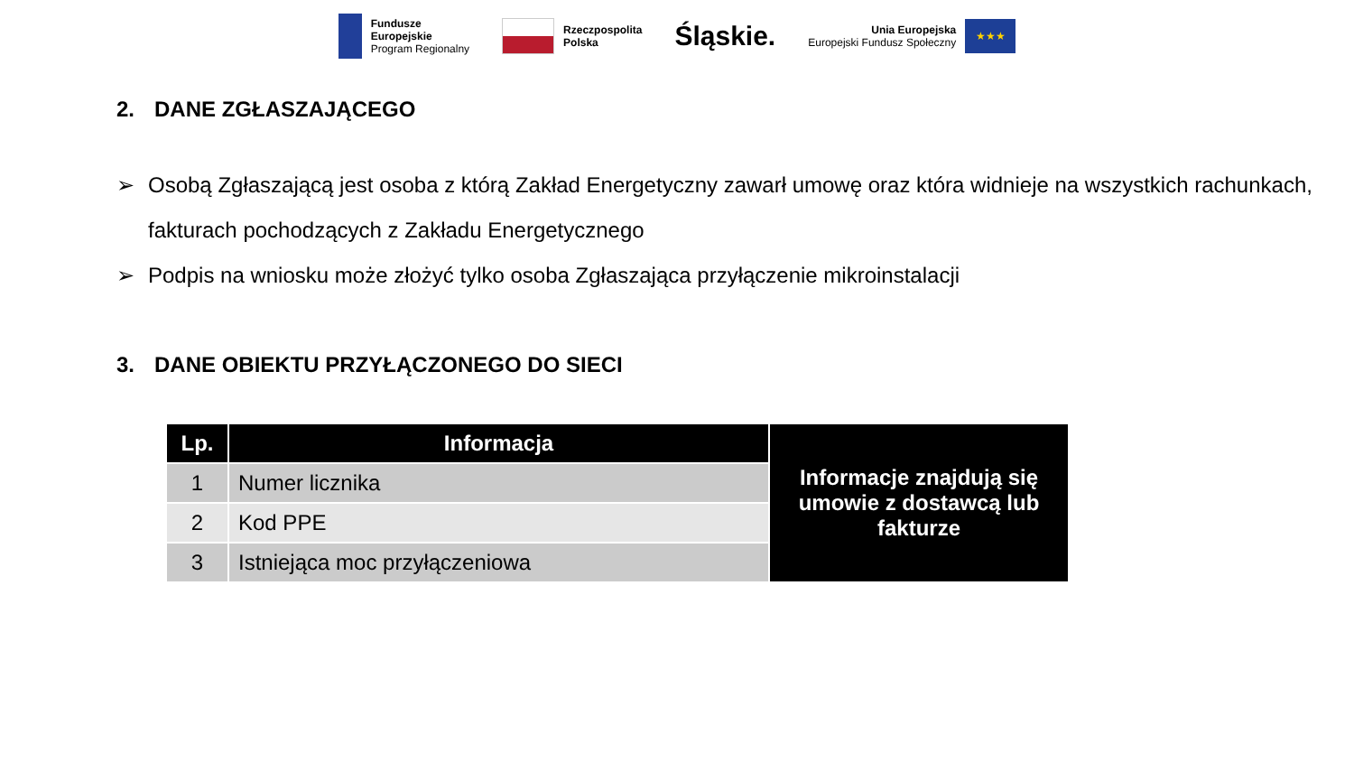Fundusze
Europejskie
Program Regionalny
Rzeczpospolita
Polska
Śląskie.
Unia Europejska
Europejski Fundusz Społeczny
★★★
2. DANE ZGŁASZAJĄCEGO
➢ Osobą Zgłaszającą jest osoba z którą Zakład Energetyczny zawarł umowę oraz która widnieje na wszystkich rachunkach, fakturach pochodzących z Zakładu Energetycznego
➢ Podpis na wniosku może złożyć tylko osoba Zgłaszająca przyłączenie mikroinstalacji
3. DANE OBIEKTU PRZYŁĄCZONEGO DO SIECI
| Lp. | Informacja | Informacje znajdują się umowie z dostawcą lub fakturze |
| 1 | Numer licznika | |
| 2 | Kod PPE | |
| 3 | Istniejąca moc przyłączeniowa | |